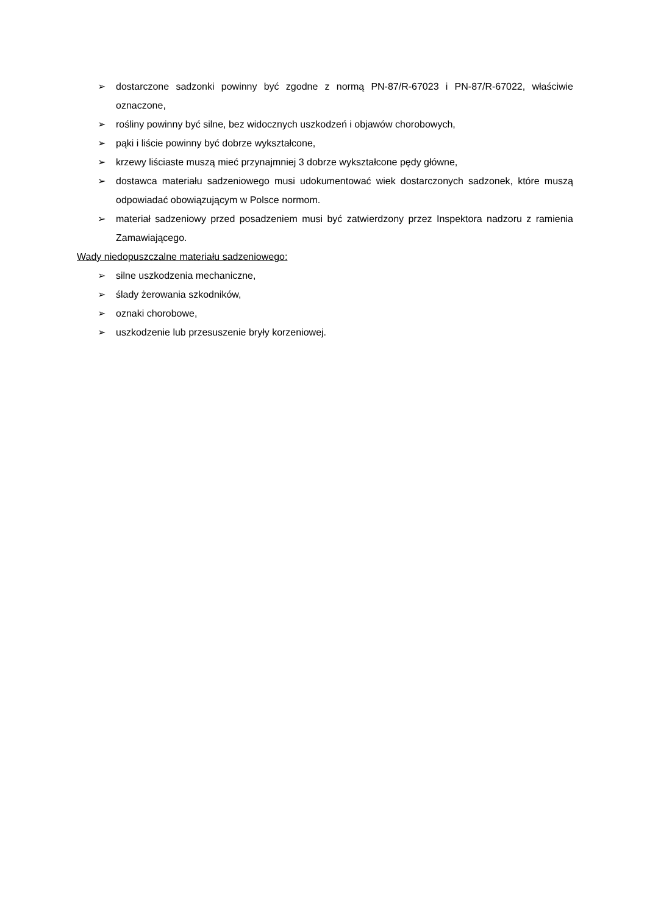➢ dostarczone sadzonki powinny być zgodne z normą PN-87/R-67023 i PN-87/R-67022, właściwie oznaczone,
➢ rośliny powinny być silne, bez widocznych uszkodzeń i objawów chorobowych,
➢ pąki i liście powinny być dobrze wykształcone,
➢ krzewy liściaste muszą mieć przynajmniej 3 dobrze wykształcone pędy główne,
➢ dostawca materiału sadzeniowego musi udokumentować wiek dostarczonych sadzonek, które muszą odpowiadać obowiązującym w Polsce normom.
➢ materiał sadzeniowy przed posadzeniem musi być zatwierdzony przez Inspektora nadzoru z ramienia Zamawiającego.
Wady niedopuszczalne materiału sadzeniowego:
➢ silne uszkodzenia mechaniczne,
➢ ślady żerowania szkodników,
➢ oznaki chorobowe,
➢ uszkodzenie lub przesuszenie bryły korzeniowej.